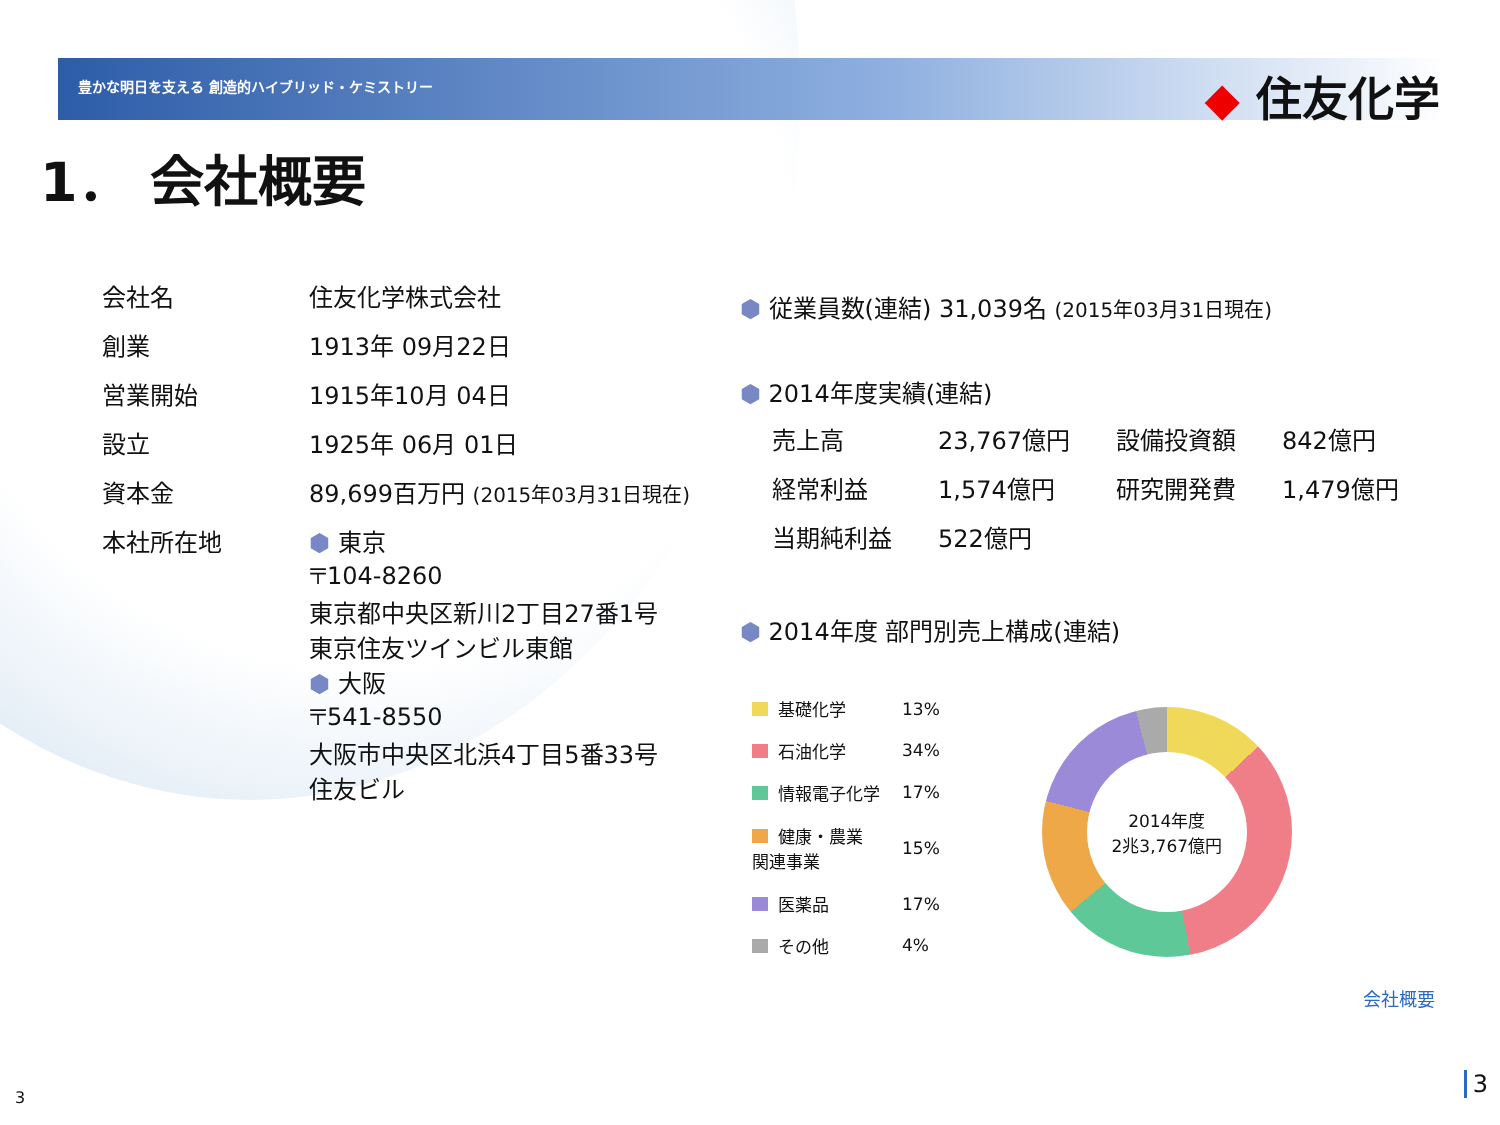豊かな明日を支える 創造的ハイブリッド・ケミストリー
◆ 住友化学
1． 会社概要
| 会社名 | 住友化学株式会社 |
| 創業 | 1913年 09月22日 |
| 営業開始 | 1915年10月 04日 |
| 設立 | 1925年 06月 01日 |
| 資本金 | 89,699百万円 (2015年03月31日現在) |
| 本社所在地 | ⬢ 東京 〒104-8260 東京都中央区新川2丁目27番1号 東京住友ツインビル東館 ⬢ 大阪 〒541-8550 大阪市中央区北浜4丁目5番33号 住友ビル |
⬢ 従業員数(連結) 31,039名 (2015年03月31日現在)
⬢ 2014年度実績(連結)
| 売上高 | 23,767億円 | 設備投資額 | 842億円 |
| 経常利益 | 1,574億円 | 研究開発費 | 1,479億円 |
| 当期純利益 | 522億円 | | |
⬢ 2014年度 部門別売上構成(連結)
| 基礎化学 | 13% |
| 石油化学 | 34% |
| 情報電子化学 | 17% |
| 健康・農業 関連事業 | 15% |
| 医薬品 | 17% |
| その他 | 4% |
2014年度
2兆3,767億円
会社概要
3 3